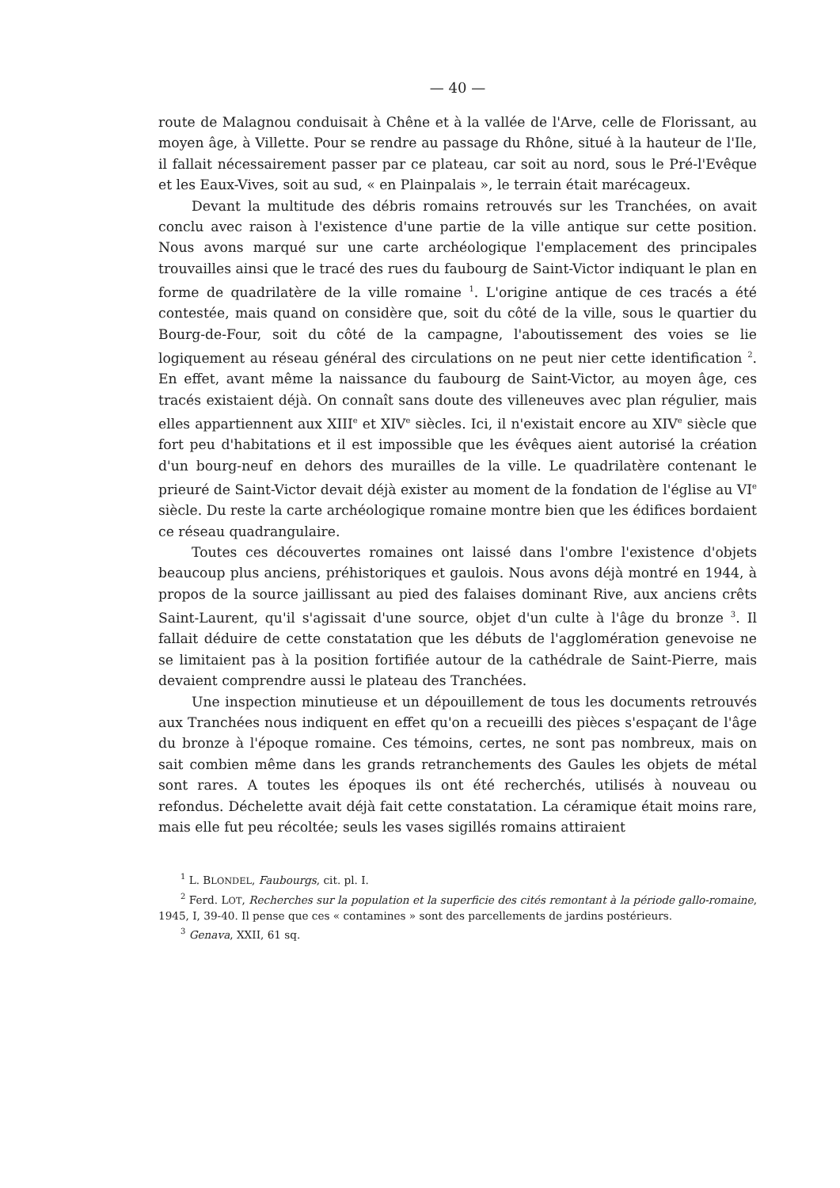— 40 —
route de Malagnou conduisait à Chêne et à la vallée de l'Arve, celle de Florissant, au moyen âge, à Villette. Pour se rendre au passage du Rhône, situé à la hauteur de l'Ile, il fallait nécessairement passer par ce plateau, car soit au nord, sous le Pré-l'Evêque et les Eaux-Vives, soit au sud, « en Plainpalais », le terrain était marécageux.
Devant la multitude des débris romains retrouvés sur les Tranchées, on avait conclu avec raison à l'existence d'une partie de la ville antique sur cette position. Nous avons marqué sur une carte archéologique l'emplacement des principales trouvailles ainsi que le tracé des rues du faubourg de Saint-Victor indiquant le plan en forme de quadrilatère de la ville romaine <sup>1</sup>. L'origine antique de ces tracés a été contestée, mais quand on considère que, soit du côté de la ville, sous le quartier du Bourg-de-Four, soit du côté de la campagne, l'aboutissement des voies se lie logiquement au réseau général des circulations on ne peut nier cette identification <sup>2</sup>. En effet, avant même la naissance du faubourg de Saint-Victor, au moyen âge, ces tracés existaient déjà. On connaît sans doute des villeneuves avec plan régulier, mais elles appartiennent aux XIII<sup>e</sup> et XIV<sup>e</sup> siècles. Ici, il n'existait encore au XIV<sup>e</sup> siècle que fort peu d'habitations et il est impossible que les évêques aient autorisé la création d'un bourg-neuf en dehors des murailles de la ville. Le quadrilatère contenant le prieuré de Saint-Victor devait déjà exister au moment de la fondation de l'église au VI<sup>e</sup> siècle. Du reste la carte archéologique romaine montre bien que les édifices bordaient ce réseau quadrangulaire.
Toutes ces découvertes romaines ont laissé dans l'ombre l'existence d'objets beaucoup plus anciens, préhistoriques et gaulois. Nous avons déjà montré en 1944, à propos de la source jaillissant au pied des falaises dominant Rive, aux anciens crêts Saint-Laurent, qu'il s'agissait d'une source, objet d'un culte à l'âge du bronze <sup>3</sup>. Il fallait déduire de cette constatation que les débuts de l'agglomération genevoise ne se limitaient pas à la position fortifiée autour de la cathédrale de Saint-Pierre, mais devaient comprendre aussi le plateau des Tranchées.
Une inspection minutieuse et un dépouillement de tous les documents retrouvés aux Tranchées nous indiquent en effet qu'on a recueilli des pièces s'espaçant de l'âge du bronze à l'époque romaine. Ces témoins, certes, ne sont pas nombreux, mais on sait combien même dans les grands retranchements des Gaules les objets de métal sont rares. A toutes les époques ils ont été recherchés, utilisés à nouveau ou refondus. Déchelette avait déjà fait cette constatation. La céramique était moins rare, mais elle fut peu récoltée; seuls les vases sigillés romains attiraient
<sup>1</sup> L. BLONDEL, Faubourgs, cit. pl. I.
<sup>2</sup> Ferd. LOT, Recherches sur la population et la superficie des cités remontant à la période gallo-romaine, 1945, I, 39-40. Il pense que ces « contamines » sont des parcellements de jardins postérieurs.
<sup>3</sup> Genava, XXII, 61 sq.